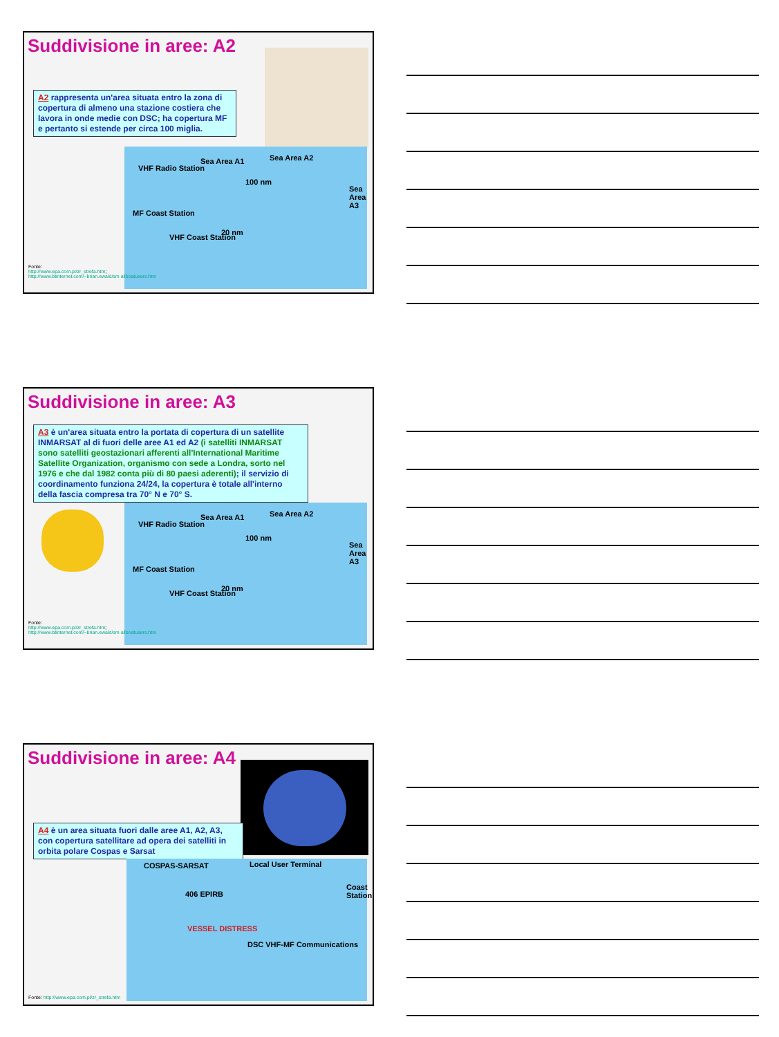Suddivisione in aree: A2
A2 rappresenta un'area situata entro la zona di copertura di almeno una stazione costiera che lavora in onde medie con DSC; ha copertura MF e pertanto si estende per circa 100 miglia.
VHF Radio Station
Sea Area A1 Sea Area A2
100 nm
Sea Area A3
MF Coast Station
VHF Coast Station
20 nm
Fonte:
http://www.epa.com.pl/zr_strefa.htm;
http://www.btinternet.com/~brian.ewald/sm allboatusers.htm
Suddivisione in aree: A3
A3 è un'area situata entro la portata di copertura di un satellite INMARSAT al di fuori delle aree A1 ed A2 (i satelliti INMARSAT sono satelliti geostazionari afferenti all'International Maritime Satellite Organization, organismo con sede a Londra, sorto nel 1976 e che dal 1982 conta più di 80 paesi aderenti); il servizio di coordinamento funziona 24/24, la copertura è totale all'interno della fascia compresa tra 70° N e 70° S.
VHF Radio Station
Sea Area A1 Sea Area A2
100 nm
Sea Area A3
MF Coast Station
VHF Coast Station
20 nm
Fonte:
http://www.epa.com.pl/zr_strefa.htm;
http://www.btinternet.com/~brian.ewald/sm allboatusers.htm
Suddivisione in aree: A4
A4 è un area situata fuori dalle aree A1, A2, A3, con copertura satellitare ad opera dei satelliti in orbita polare Cospas e Sarsat
COSPAS-SARSAT Local User Terminal
406 EPIRB
Coast Station
VESSEL DISTRESS
DSC VHF-MF Communications
Fonte: http://www.epa.com.pl/zr_strefa.htm